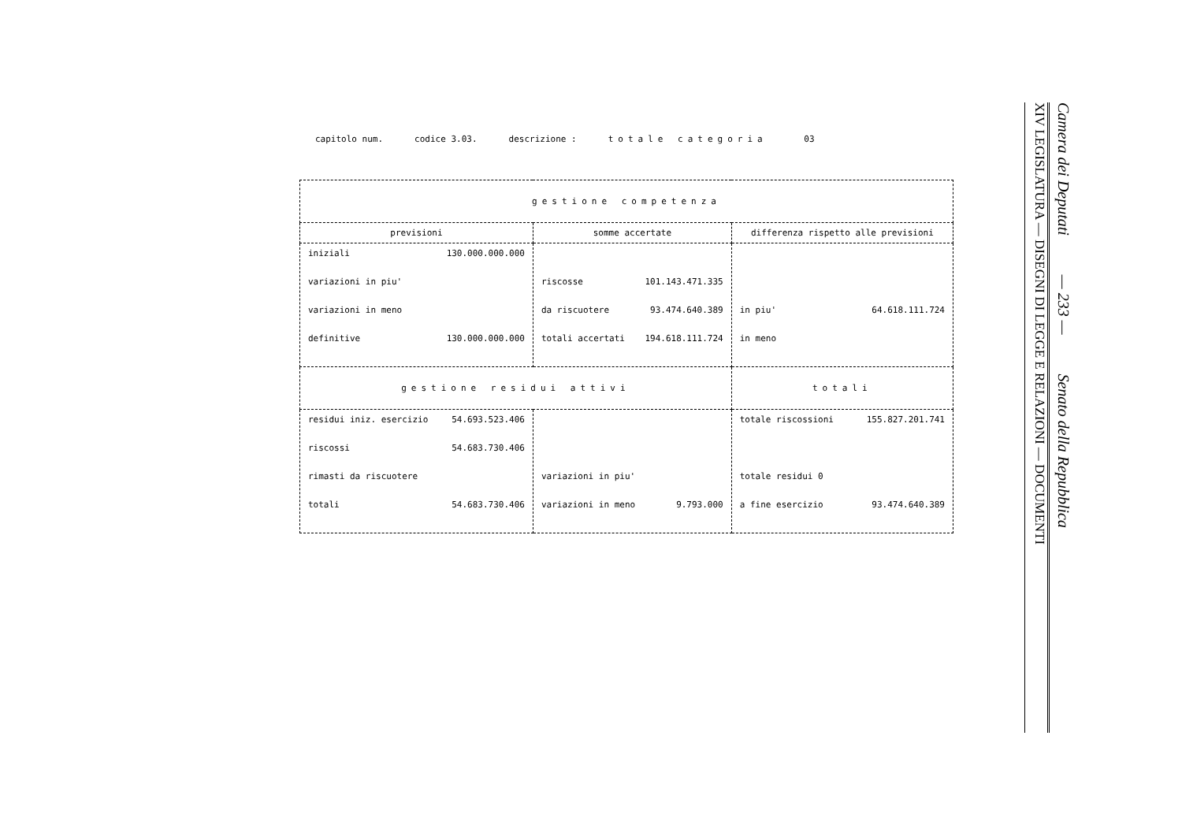capitolo num. codice 3.03. descrizione : totale categoria 03
| gestione competenza | | |
| --- | --- | --- |
| previsioni | somme accertate | differenza rispetto alle previsioni |
| iniziali 130.000.000.000 variazioni in piu' variazioni in meno definitive 130.000.000.000 | riscosse 101.143.471.335 da riscuotere 93.474.640.389 totali accertati 194.618.111.724 | in piu' 64.618.111.724 in meno |
| gestione residui attivi | | totali |
| residui iniz. esercizio 54.693.523.406 riscossi 54.683.730.406 rimasti da riscuotere totali 54.683.730.406 | variazioni in piu' variazioni in meno 9.793.000 | totale riscossioni 155.827.201.741 totale residui 0 a fine esercizio 93.474.640.389 |
XIV LEGISLATURA — DISEGNI DI LEGGE E RELAZIONI — DOCUMENTI
Camera dei Deputati — 233 — Senato della Repubblica